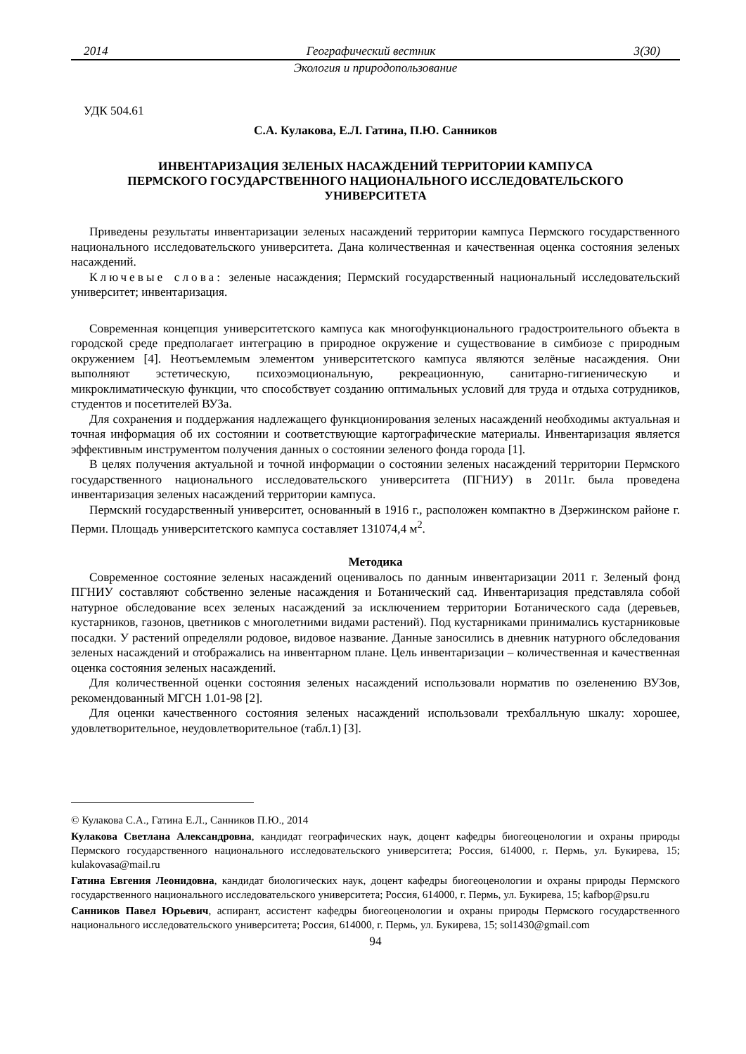2014 Географический вестник 3(30)
Экология и природопользование
УДК 504.61
С.А. Кулакова, Е.Л. Гатина, П.Ю. Санников
ИНВЕНТАРИЗАЦИЯ ЗЕЛЕНЫХ НАСАЖДЕНИЙ ТЕРРИТОРИИ КАМПУСА
ПЕРМСКОГО ГОСУДАРСТВЕННОГО НАЦИОНАЛЬНОГО ИССЛЕДОВАТЕЛЬСКОГО
УНИВЕРСИТЕТА
Приведены результаты инвентаризации зеленых насаждений территории кампуса Пермского государственного национального исследовательского университета. Дана количественная и качественная оценка состояния зеленых насаждений.
Ключевые слова: зеленые насаждения; Пермский государственный национальный исследовательский университет; инвентаризация.
Современная концепция университетского кампуса как многофункционального градостроительного объекта в городской среде предполагает интеграцию в природное окружение и существование в симбиозе с природным окружением [4]. Неотъемлемым элементом университетского кампуса являются зелёные насаждения. Они выполняют эстетическую, психоэмоциональную, рекреационную, санитарно-гигиеническую и микроклиматическую функции, что способствует созданию оптимальных условий для труда и отдыха сотрудников, студентов и посетителей ВУЗа.
Для сохранения и поддержания надлежащего функционирования зеленых насаждений необходимы актуальная и точная информация об их состоянии и соответствующие картографические материалы. Инвентаризация является эффективным инструментом получения данных о состоянии зеленого фонда города [1].
В целях получения актуальной и точной информации о состоянии зеленых насаждений территории Пермского государственного национального исследовательского университета (ПГНИУ) в 2011г. была проведена инвентаризация зеленых насаждений территории кампуса.
Пермский государственный университет, основанный в 1916 г., расположен компактно в Дзержинском районе г. Перми. Площадь университетского кампуса составляет 131074,4 м<sup>2</sup>.
Методика
Современное состояние зеленых насаждений оценивалось по данным инвентаризации 2011 г. Зеленый фонд ПГНИУ составляют собственно зеленые насаждения и Ботанический сад. Инвентаризация представляла собой натурное обследование всех зеленых насаждений за исключением территории Ботанического сада (деревьев, кустарников, газонов, цветников с многолетними видами растений). Под кустарниками принимались кустарниковые посадки. У растений определяли родовое, видовое название. Данные заносились в дневник натурного обследования зеленых насаждений и отображались на инвентарном плане. Цель инвентаризации – количественная и качественная оценка состояния зеленых насаждений.
Для количественной оценки состояния зеленых насаждений использовали норматив по озеленению ВУЗов, рекомендованный МГСН 1.01-98 [2].
Для оценки качественного состояния зеленых насаждений использовали трехбалльную шкалу: хорошее, удовлетворительное, неудовлетворительное (табл.1) [3].
© Кулакова С.А., Гатина Е.Л., Санников П.Ю., 2014
Кулакова Светлана Александровна, кандидат географических наук, доцент кафедры биогеоценологии и охраны природы Пермского государственного национального исследовательского университета; Россия, 614000, г. Пермь, ул. Букирева, 15; kulakovasa@mail.ru
Гатина Евгения Леонидовна, кандидат биологических наук, доцент кафедры биогеоценологии и охраны природы Пермского государственного национального исследовательского университета; Россия, 614000, г. Пермь, ул. Букирева, 15; kafbop@psu.ru
Санников Павел Юрьевич, аспирант, ассистент кафедры биогеоценологии и охраны природы Пермского государственного национального исследовательского университета; Россия, 614000, г. Пермь, ул. Букирева, 15; sol1430@gmail.com
94